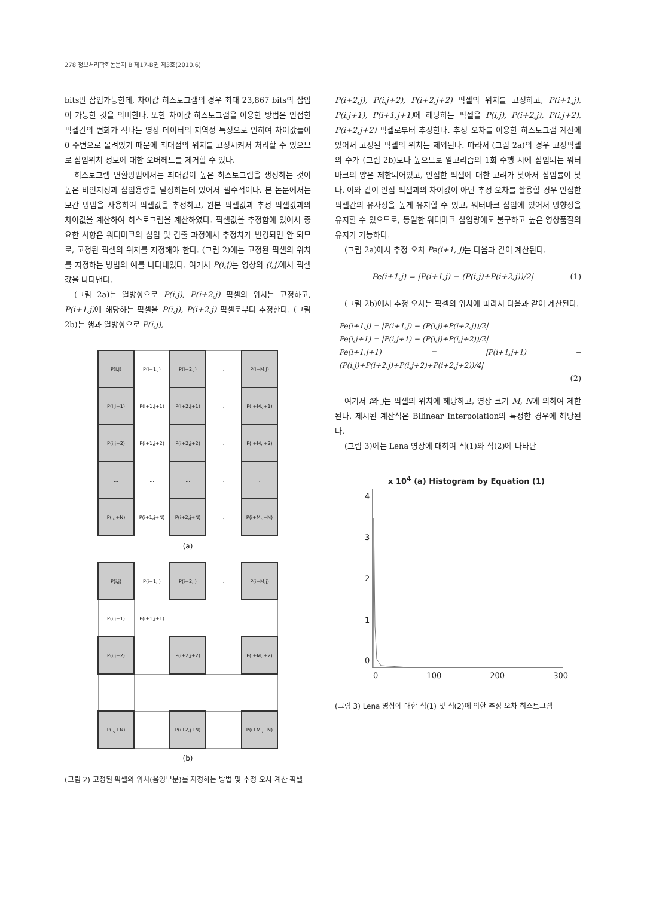278 정보처리학회논문지 B 제17-B권 제3호(2010.6)
bits만 삽입가능한데, 차이값 히스토그램의 경우 최대 23,867 bits의 삽입이 가능한 것을 의미한다. 또한 차이값 히스토그램을 이용한 방법은 인접한 픽셀간의 변화가 작다는 영상 데이터의 지역성 특징으로 인하여 차이값들이 0 주변으로 몰려있기 때문에 최대점의 위치를 고정시켜서 처리할 수 있으므로 삽입위치 정보에 대한 오버헤드를 제거할 수 있다.
히스토그램 변환방법에서는 최대값이 높은 히스토그램을 생성하는 것이 높은 비인지성과 삽입용량을 달성하는데 있어서 필수적이다. 본 논문에서는 보간 방법을 사용하여 픽셀값을 추정하고, 원본 픽셀값과 추정 픽셀값과의 차이값을 계산하여 히스토그램을 계산하였다. 픽셀값을 추정함에 있어서 중요한 사항은 워터마크의 삽입 및 검출 과정에서 추정치가 변경되면 안 되므로, 고정된 픽셀의 위치를 지정해야 한다. (그림 2)에는 고정된 픽셀의 위치를 지정하는 방법의 예를 나타내었다. 여기서 P(i,j) 는 영상의 (i,j) 에서 픽셀값을 나타낸다.
(그림 2a)는 열방향으로 P(i,j), P(i+2,j) 픽셀의 위치는 고정하고, P(i+1,j) 에 해당하는 픽셀을 P(i,j), P(i+2,j) 픽셀로부터 추정한다. (그림 2b)는 행과 열방향으로 P(i,j),
| P(i,j) | P(i+1,j) | P(i+2,j) | ... | P(i+M,j) |
| P(i,j+1) | P(i+1,j+1) | P(i+2,j+1) | ... | P(i+M,j+1) |
| P(i,j+2) | P(i+1,j+2) | P(i+2,j+2) | ... | P(i+M,j+2) |
| ... | ... | ... | ... | ... |
| P(i,j+N) | P(i+1,j+N) | P(i+2,j+N) | ... | P(i+M,j+N) |
(a)
| P(i,j) | P(i+1,j) | P(i+2,j) | ... | P(i+M,j) |
| P(i,j+1) | P(i+1,j+1) | ... | ... | ... |
| P(i,j+2) | ... | P(i+2,j+2) | ... | P(i+M,j+2) |
| ... | ... | ... | ... | ... |
| P(i,j+N) | ... | P(i+2,j+N) | ... | P(i+M,j+N) |
(b)
(그림 2) 고정된 픽셀의 위치(음영부분)를 지정하는 방법 및 추정 오차 계산 픽셀
P(i+2,j), P(i,j+2), P(i+2,j+2) 픽셀의 위치를 고정하고, P(i+1,j), P(i,j+1), P(i+1,j+1) 에 해당하는 픽셀을 P(i,j), P(i+2,j), P(i,j+2), P(i+2,j+2) 픽셀로부터 추정한다. 추정 오차를 이용한 히스토그램 계산에 있어서 고정된 픽셀의 위치는 제외된다. 따라서 (그림 2a)의 경우 고정픽셀의 수가 (그림 2b)보다 높으므로 알고리즘의 1회 수행 시에 삽입되는 워터마크의 양은 제한되어있고, 인접한 픽셀에 대한 고려가 낮아서 삽입률이 낮다. 이와 같이 인접 픽셀과의 차이값이 아닌 추정 오차를 활용할 경우 인접한 픽셀간의 유사성을 높게 유지할 수 있고, 워터마크 삽입에 있어서 방향성을 유지할 수 있으므로, 동일한 워터마크 삽입량에도 불구하고 높은 영상품질의 유지가 가능하다.
(그림 2a)에서 추정 오차 Pe(i+1, j) 는 다음과 같이 계산된다.
Pe(i+1,j) = |P(i+1,j) − (P(i,j)+P(i+2,j))/2| (1)
(그림 2b)에서 추정 오차는 픽셀의 위치에 따라서 다음과 같이 계산된다.
Pe(i+1,j) = |P(i+1,j) − (P(i,j)+P(i+2,j))/2|
Pe(i,j+1) = |P(i,j+1) − (P(i,j)+P(i,j+2))/2|
Pe(i+1,j+1) = |P(i+1,j+1) − (P(i,j)+P(i+2,j)+P(i,j+2)+P(i+2,j+2))/4|
(2)
여기서 i와 j는 픽셀의 위치에 해당하고, 영상 크기 M, N에 의하여 제한된다. 제시된 계산식은 Bilinear Interpolation의 특정한 경우에 해당된다.
(그림 3)에는 Lena 영상에 대하여 식(1)와 식(2)에 나타난
x 10<sup>4</sup> (a) Histogram by Equation (1)
43210
0 100 200 300
(그림 3) Lena 영상에 대한 식(1) 및 식(2)에 의한 추정 오차 히스토그램